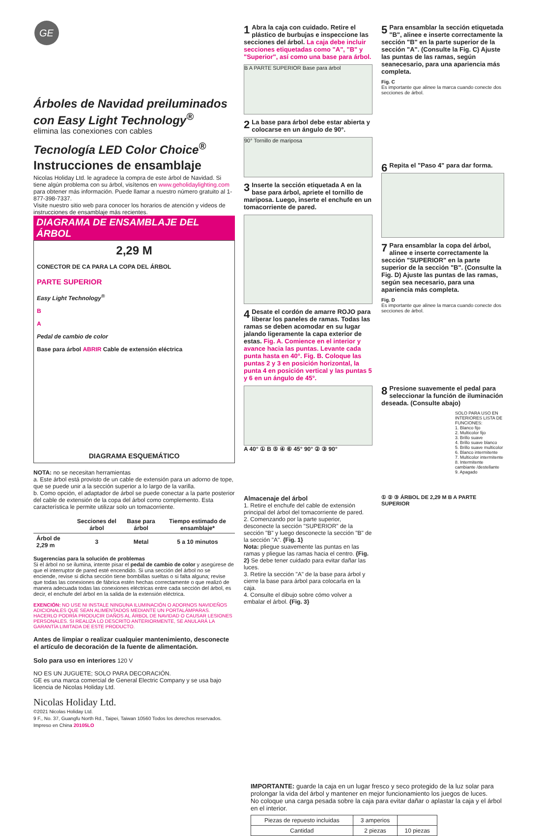GE
Árboles de Navidad preiluminados con Easy Light Technology<sup>®</sup>
elimina las conexiones con cables
Tecnología LED Color Choice<sup>®</sup>
Instrucciones de ensamblaje
Nicolas Holiday Ltd. le agradece la compra de este árbol de Navidad. Si tiene algún problema con su árbol, visítenos en www.geholidaylighting.com para obtener más información. Puede llamar a nuestro número gratuito al 1-877-398-7337.
Visite nuestro sitio web para conocer los horarios de atención y videos de instrucciones de ensamblaje más recientes.
DIAGRAMA DE ENSAMBLAJE DEL ÁRBOL
2,29 M
CONECTOR DE CA PARA LA COPA DEL ÁRBOL
PARTE SUPERIOR
Easy Light Technology<sup>®</sup>
B
A
Pedal de cambio de color
Base para árbol ABRIR Cable de extensión eléctrica
DIAGRAMA ESQUEMÁTICO
NOTA: no se necesitan herramientas
a. Este árbol está provisto de un cable de extensión para un adorno de tope, que se puede unir a la sección superior a lo largo de la varilla.
b. Como opción, el adaptador de árbol se puede conectar a la parte posterior del cable de extensión de la copa del árbol como complemento. Esta característica le permite utilizar solo un tomacorriente.
| | Secciones del árbol | Base para árbol | Tiempo estimado de ensamblaje* |
| --- | --- | --- | --- |
| Árbol de 2,29 m | 3 | Metal | 5 a 10 minutos |
Sugerencias para la solución de problemas
Si el árbol no se ilumina, intente pisar el pedal de cambio de color y asegúrese de que el interruptor de pared esté encendido. Si una sección del árbol no se enciende, revise si dicha sección tiene bombillas sueltas o si falta alguna; revise que todas las conexiones de fábrica estén hechas correctamente o que realizó de manera adecuada todas las conexiones eléctricas entre cada sección del árbol, es decir, el enchufe del árbol en la salida de la extensión eléctrica.
EXENCIÓN: NO USE NI INSTALE NINGUNA ILUMINACIÓN O ADORNOS NAVIDEÑOS ADICIONALES QUE SEAN ALIMENTADOS MEDIANTE UN PORTALÁMPARAS. HACERLO PODRÍA PRODUCIR DAÑOS AL ÁRBOL DE NAVIDAD O CAUSAR LESIONES PERSONALES. SI REALIZA LO DESCRITO ANTERIORMENTE, SE ANULARÁ LA GARANTÍA LIMITADA DE ESTE PRODUCTO.
Antes de limpiar o realizar cualquier mantenimiento, desconecte el artículo de decoración de la fuente de alimentación.
Solo para uso en interiores 120 V
NO ES UN JUGUETE; SOLO PARA DECORACIÓN.
GE es una marca comercial de General Electric Company y se usa bajo licencia de Nicolas Holiday Ltd.
Nicolas Holiday Ltd.
©2021 Nicolas Holiday Ltd.
9 F., No. 37, Guangfu North Rd., Taipei, Taiwan 10560 Todos los derechos reservados.
Impreso en China 20105LO
1 Abra la caja con cuidado. Retire el plástico de burbujas e inspeccione las secciones del árbol. La caja debe incluir secciones etiquetadas como "A", "B" y "Superior", así como una base para árbol.
B A PARTE SUPERIOR Base para árbol
2 La base para árbol debe estar abierta y colocarse en un ángulo de 90°.
90° Tornillo de mariposa
3 Inserte la sección etiquetada A en la base para árbol, apriete el tornillo de mariposa. Luego, inserte el enchufe en un tomacorriente de pared.
4 Desate el cordón de amarre ROJO para liberar los paneles de ramas. Todas las ramas se deben acomodar en su lugar jalando ligeramente la capa exterior de estas. Fig. A. Comience en el interior y avance hacia las puntas. Levante cada punta hasta en 40°. Fig. B. Coloque las puntas 2 y 3 en posición horizontal, la punta 4 en posición vertical y las puntas 5 y 6 en un ángulo de 45°.
A 40° ① B ⑤ ④ ⑥ 45° 90° ② ③ 90°
Almacenaje del árbol
1. Retire el enchufe del cable de extensión principal del árbol del tomacorriente de pared.
2. Comenzando por la parte superior, desconecte la sección "SUPERIOR" de la sección "B" y luego desconecte la sección "B" de la sección "A". {Fig. 1}
Nota: pliegue suavemente las puntas en las ramas y pliegue las ramas hacia el centro. {Fig. 2} Se debe tener cuidado para evitar dañar las luces.
3. Retire la sección "A" de la base para árbol y cierre la base para árbol para colocarla en la caja.
4. Consulte el dibujo sobre cómo volver a embalar el árbol. {Fig. 3}
5 Para ensamblar la sección etiquetada "B", alinee e inserte correctamente la sección "B" en la parte superior de la sección "A". (Consulte la Fig. C) Ajuste las puntas de las ramas, según seanecesario, para una apariencia más completa.
Fig. C
Es importante que alinee la marca cuando conecte dos secciones de árbol.
6 Repita el "Paso 4" para dar forma.
7 Para ensamblar la copa del árbol, alinee e inserte correctamente la sección "SUPERIOR" en la parte superior de la sección "B". (Consulte la Fig. D) Ajuste las puntas de las ramas, según sea necesario, para una apariencia más completa.
Fig. D
Es importante que alinee la marca cuando conecte dos secciones de árbol.
8 Presione suavemente el pedal para seleccionar la función de iluminación deseada. (Consulte abajo)
SOLO PARA USO EN INTERIORES LISTA DE FUNCIONES:
1. Blanco fijo
2. Multicolor fijo
3. Brillo suave
4. Brillo suave blanco
5. Brillo suave multicolor
6. Blanco intermitente
7. Multicolor intermitente
8. Intermitente cambiante /destellante
9. Apagado
① ② ③ ÁRBOL DE 2,29 M B A PARTE SUPERIOR
IMPORTANTE: guarde la caja en un lugar fresco y seco protegido de la luz solar para prolongar la vida del árbol y mantener en mejor funcionamiento los juegos de luces.
No coloque una carga pesada sobre la caja para evitar dañar o aplastar la caja y el árbol en el interior.
| Piezas de repuesto incluidas | 3 amperios | |
| Cantidad | 2 piezas | 10 piezas |